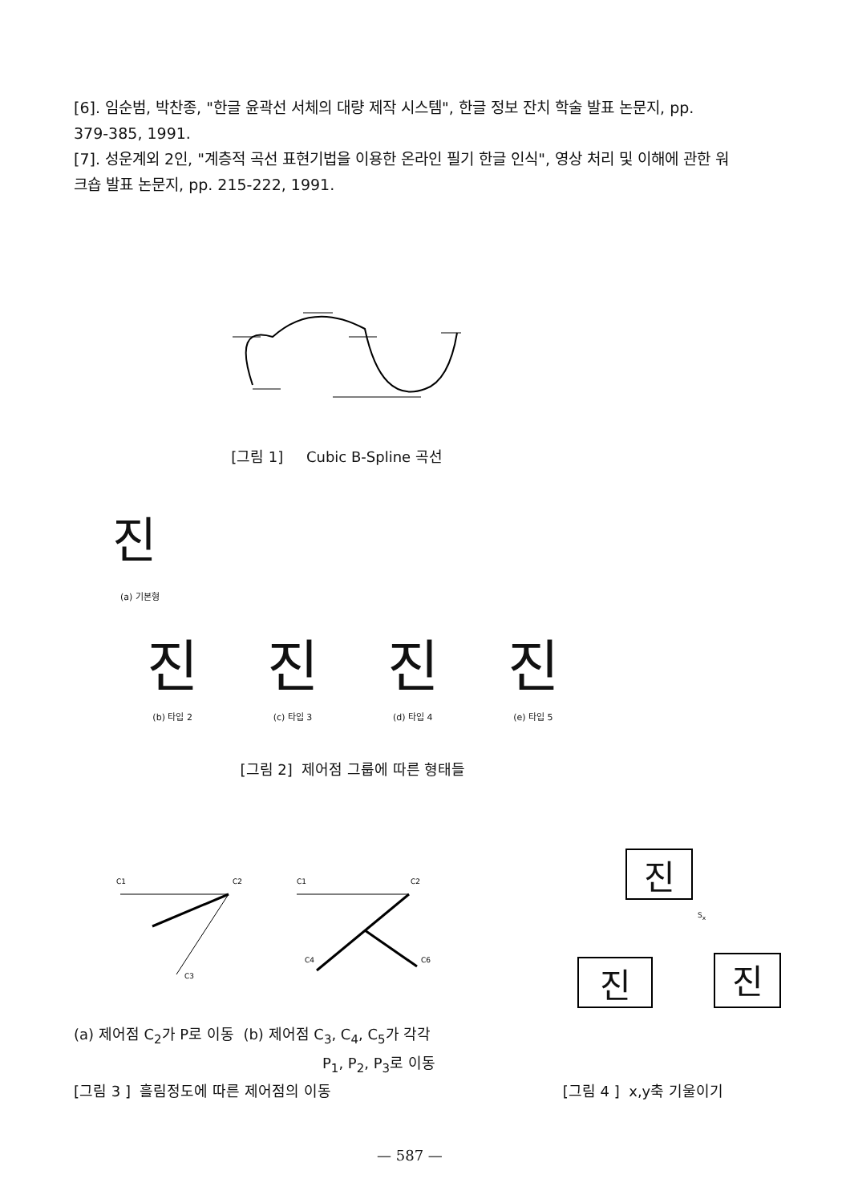[6]. 임순범, 박찬종, "한글 윤곽선 서체의 대량 제작 시스템", 한글 정보 잔치 학술 발표 논문지, pp. 379-385, 1991.
[7]. 성운계외 2인, "계층적 곡선 표현기법을 이용한 온라인 필기 한글 인식", 영상 처리 및 이해에 관한 워크숍 발표 논문지, pp. 215-222, 1991.
[그림 1] Cubic B-Spline 곡선
진
(a) 기본형
진진진진
(b) 타입 2 (c) 타입 3 (d) 타입 4 (e) 타입 5
[그림 2] 제어점 그룹에 따른 형태들
C1
C2
C3
C1
C2
C4
C6
진
S<sub>x</sub>
진 진
(a) 제어점 C<sub>2</sub>가 P로 이동 (b) 제어점 C<sub>3</sub>, C<sub>4</sub>, C<sub>5</sub>가 각각
P<sub>1</sub>, P<sub>2</sub>, P<sub>3</sub>로 이동
[그림 3 ] 흘림정도에 따른 제어점의 이동 [그림 4 ] x,y축 기울이기
— 587 —